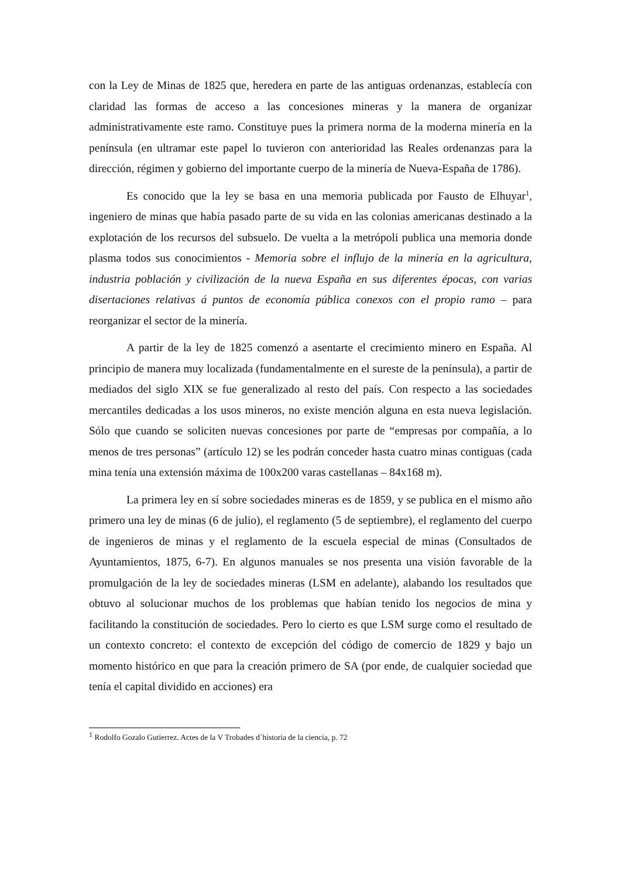con la Ley de Minas de 1825 que, heredera en parte de las antiguas ordenanzas, establecía con claridad las formas de acceso a las concesiones mineras y la manera de organizar administrativamente este ramo. Constituye pues la primera norma de la moderna minería en la península (en ultramar este papel lo tuvieron con anterioridad las Reales ordenanzas para la dirección, régimen y gobierno del importante cuerpo de la minería de Nueva-España de 1786).
Es conocido que la ley se basa en una memoria publicada por Fausto de Elhuyar<sup>1</sup>, ingeniero de minas que había pasado parte de su vida en las colonias americanas destinado a la explotación de los recursos del subsuelo. De vuelta a la metrópoli publica una memoria donde plasma todos sus conocimientos - Memoria sobre el influjo de la minería en la agricultura, industria población y civilización de la nueva España en sus diferentes épocas, con varias disertaciones relativas á puntos de economía pública conexos con el propio ramo – para reorganizar el sector de la minería.
A partir de la ley de 1825 comenzó a asentarte el crecimiento minero en España. Al principio de manera muy localizada (fundamentalmente en el sureste de la península), a partir de mediados del siglo XIX se fue generalizado al resto del país. Con respecto a las sociedades mercantiles dedicadas a los usos mineros, no existe mención alguna en esta nueva legislación. Sólo que cuando se soliciten nuevas concesiones por parte de “empresas por compañía, a lo menos de tres personas” (artículo 12) se les podrán conceder hasta cuatro minas contiguas (cada mina tenía una extensión máxima de 100x200 varas castellanas – 84x168 m).
La primera ley en sí sobre sociedades mineras es de 1859, y se publica en el mismo año primero una ley de minas (6 de julio), el reglamento (5 de septiembre), el reglamento del cuerpo de ingenieros de minas y el reglamento de la escuela especial de minas (Consultados de Ayuntamientos, 1875, 6-7). En algunos manuales se nos presenta una visión favorable de la promulgación de la ley de sociedades mineras (LSM en adelante), alabando los resultados que obtuvo al solucionar muchos de los problemas que habían tenido los negocios de mina y facilitando la constitución de sociedades. Pero lo cierto es que LSM surge como el resultado de un contexto concreto: el contexto de excepción del código de comercio de 1829 y bajo un momento histórico en que para la creación primero de SA (por ende, de cualquier sociedad que tenía el capital dividido en acciones) era
<sup>1</sup> Rodolfo Gozalo Gutierrez. Actes de la V Trobades d´historia de la ciencia, p. 72